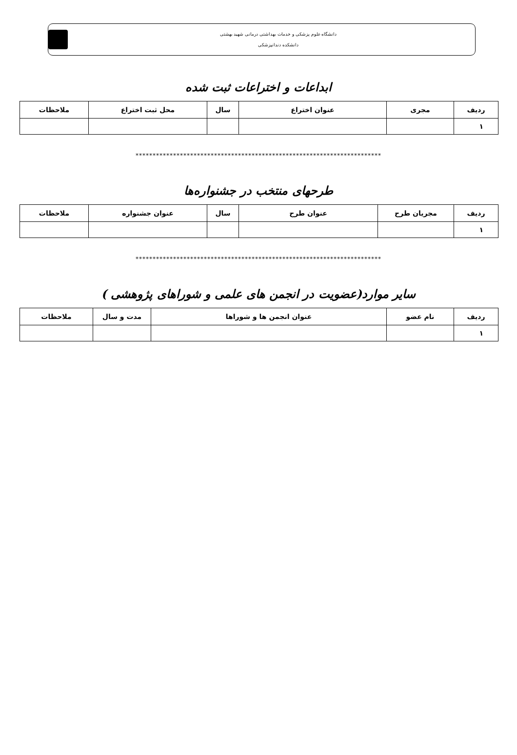دانشگاه علوم پزشکی و خدمات بهداشتی درمانی شهید بهشتی
دانشکده دندانپزشکی
ابداعات و اختراعات ثبت شده
| ردیف | مجری | عنوان اختراع | سال | محل ثبت اختراع | ملاحظات |
| --- | --- | --- | --- | --- | --- |
| ۱ | | | | | |
************************************************************************
طرحهای منتخب در جشنواره‌ها
| ردیف | مجریان طرح | عنوان طرح | سال | عنوان جشنواره | ملاحظات |
| --- | --- | --- | --- | --- | --- |
| ۱ | | | | | |
************************************************************************
سایر موارد(عضویت در انجمن های علمی و شوراهای پژوهشی )
| ردیف | نام عضو | عنوان انجمن ها و شوراها | مدت و سال | ملاحظات |
| --- | --- | --- | --- | --- |
| ۱ | | | | |